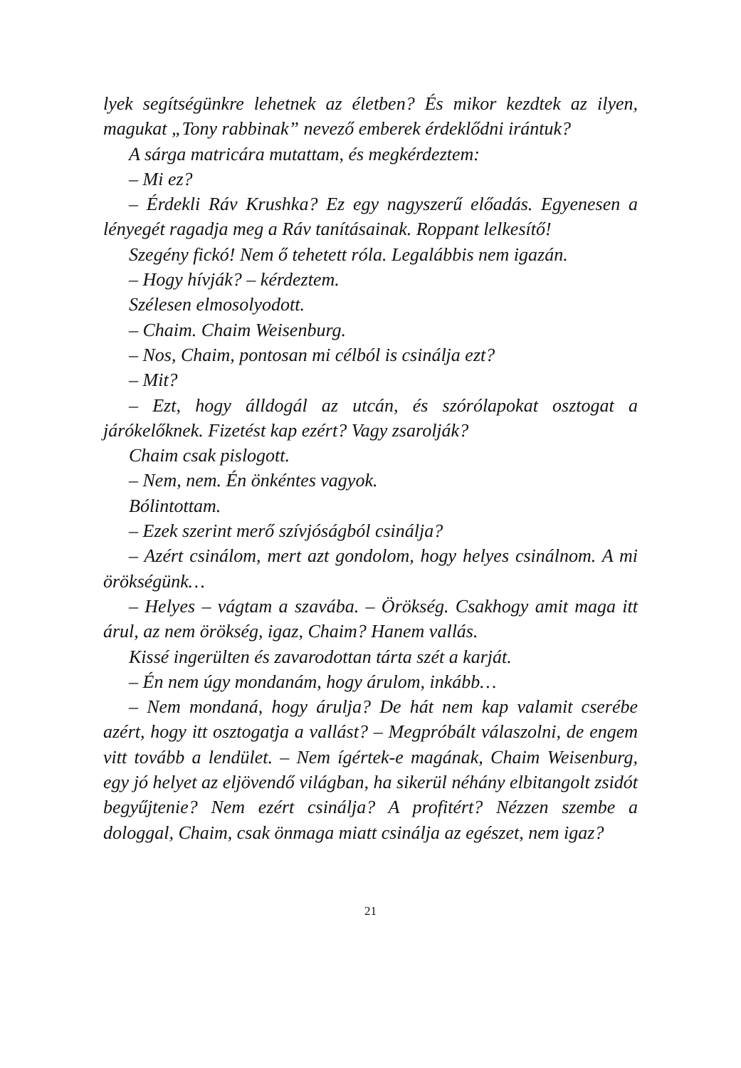lyek segítségünkre lehetnek az életben? És mikor kezdtek az ilyen, magukat „Tony rabbinak” nevező emberek érdeklődni irántuk?
A sárga matricára mutattam, és megkérdeztem:
– Mi ez?
– Érdekli Ráv Krushka? Ez egy nagyszerű előadás. Egyenesen a lényegét ragadja meg a Ráv tanításainak. Roppant lelkesítő!
Szegény fickó! Nem ő tehetett róla. Legalábbis nem igazán.
– Hogy hívják? – kérdeztem.
Szélesen elmosolyodott.
– Chaim. Chaim Weisenburg.
– Nos, Chaim, pontosan mi célból is csinálja ezt?
– Mit?
– Ezt, hogy álldogál az utcán, és szórólapokat osztogat a járókelőknek. Fizetést kap ezért? Vagy zsarolják?
Chaim csak pislogott.
– Nem, nem. Én önkéntes vagyok.
Bólintottam.
– Ezek szerint merő szívjóságból csinálja?
– Azért csinálom, mert azt gondolom, hogy helyes csinálnom. A mi örökségünk…
– Helyes – vágtam a szavába. – Örökség. Csakhogy amit maga itt árul, az nem örökség, igaz, Chaim? Hanem vallás.
Kissé ingerülten és zavarodottan tárta szét a karját.
– Én nem úgy mondanám, hogy árulom, inkább…
– Nem mondaná, hogy árulja? De hát nem kap valamit cserébe azért, hogy itt osztogatja a vallást? – Megpróbált válaszolni, de engem vitt tovább a lendület. – Nem ígértek-e magának, Chaim Weisenburg, egy jó helyet az eljövendő világban, ha sikerül néhány elbitangolt zsidót begyűjtenie? Nem ezért csinálja? A profitért? Nézzen szembe a dologgal, Chaim, csak önmaga miatt csinálja az egészet, nem igaz?
21